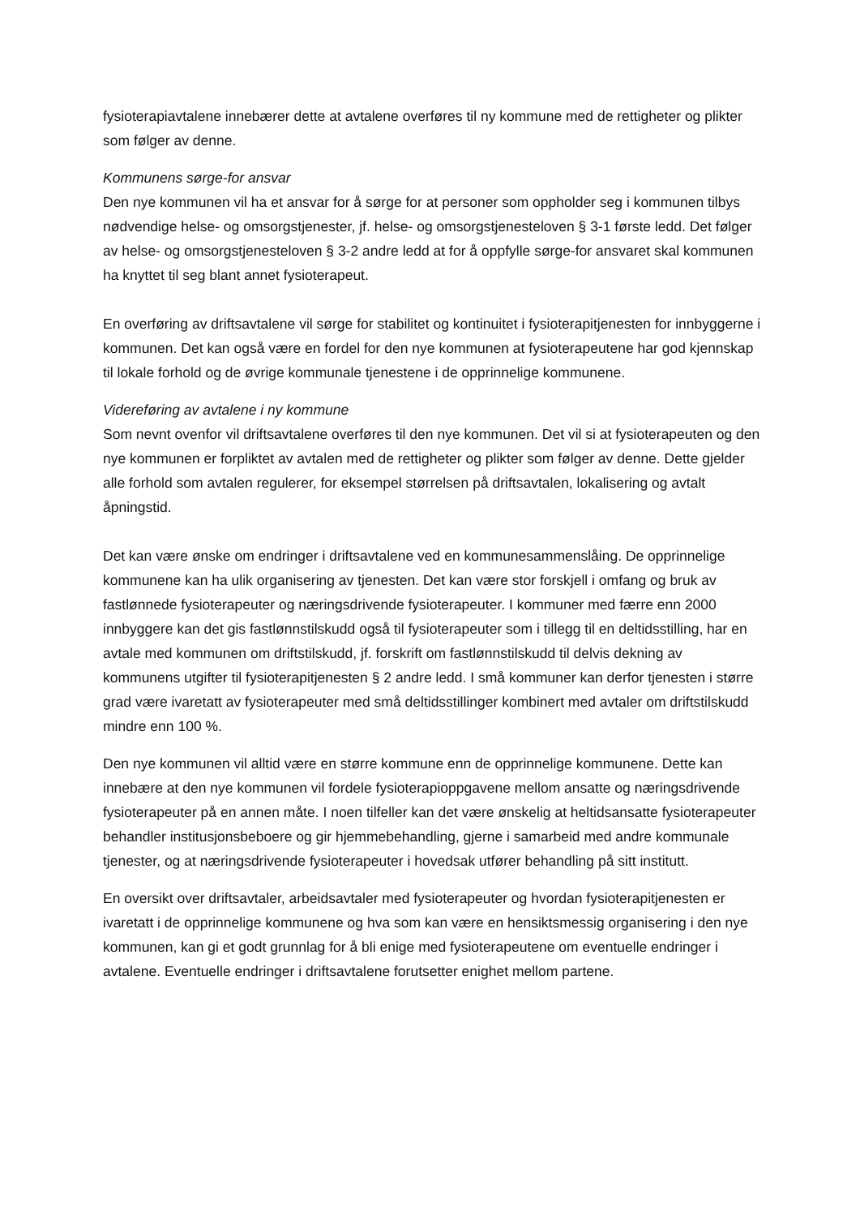fysioterapiavtalene innebærer dette at avtalene overføres til ny kommune med de rettigheter og plikter som følger av denne.
Kommunens sørge-for ansvar
Den nye kommunen vil ha et ansvar for å sørge for at personer som oppholder seg i kommunen tilbys nødvendige helse- og omsorgstjenester, jf. helse- og omsorgstjenesteloven § 3-1 første ledd. Det følger av helse- og omsorgstjenesteloven § 3-2 andre ledd at for å oppfylle sørge-for ansvaret skal kommunen ha knyttet til seg blant annet fysioterapeut.
En overføring av driftsavtalene vil sørge for stabilitet og kontinuitet i fysioterapitjenesten for innbyggerne i kommunen. Det kan også være en fordel for den nye kommunen at fysioterapeutene har god kjennskap til lokale forhold og de øvrige kommunale tjenestene i de opprinnelige kommunene.
Videreføring av avtalene i ny kommune
Som nevnt ovenfor vil driftsavtalene overføres til den nye kommunen. Det vil si at fysioterapeuten og den nye kommunen er forpliktet av avtalen med de rettigheter og plikter som følger av denne. Dette gjelder alle forhold som avtalen regulerer, for eksempel størrelsen på driftsavtalen, lokalisering og avtalt åpningstid.
Det kan være ønske om endringer i driftsavtalene ved en kommunesammenslåing. De opprinnelige kommunene kan ha ulik organisering av tjenesten. Det kan være stor forskjell i omfang og bruk av fastlønnede fysioterapeuter og næringsdrivende fysioterapeuter. I kommuner med færre enn 2000 innbyggere kan det gis fastlønnstilskudd også til fysioterapeuter som i tillegg til en deltidsstilling, har en avtale med kommunen om driftstilskudd, jf. forskrift om fastlønnstilskudd til delvis dekning av kommunens utgifter til fysioterapitjenesten § 2 andre ledd. I små kommuner kan derfor tjenesten i større grad være ivaretatt av fysioterapeuter med små deltidsstillinger kombinert med avtaler om driftstilskudd mindre enn 100 %.
Den nye kommunen vil alltid være en større kommune enn de opprinnelige kommunene. Dette kan innebære at den nye kommunen vil fordele fysioterapioppgavene mellom ansatte og næringsdrivende fysioterapeuter på en annen måte. I noen tilfeller kan det være ønskelig at heltidsansatte fysioterapeuter behandler institusjonsbeboere og gir hjemmebehandling, gjerne i samarbeid med andre kommunale tjenester, og at næringsdrivende fysioterapeuter i hovedsak utfører behandling på sitt institutt.
En oversikt over driftsavtaler, arbeidsavtaler med fysioterapeuter og hvordan fysioterapitjenesten er ivaretatt i de opprinnelige kommunene og hva som kan være en hensiktsmessig organisering i den nye kommunen, kan gi et godt grunnlag for å bli enige med fysioterapeutene om eventuelle endringer i avtalene. Eventuelle endringer i driftsavtalene forutsetter enighet mellom partene.